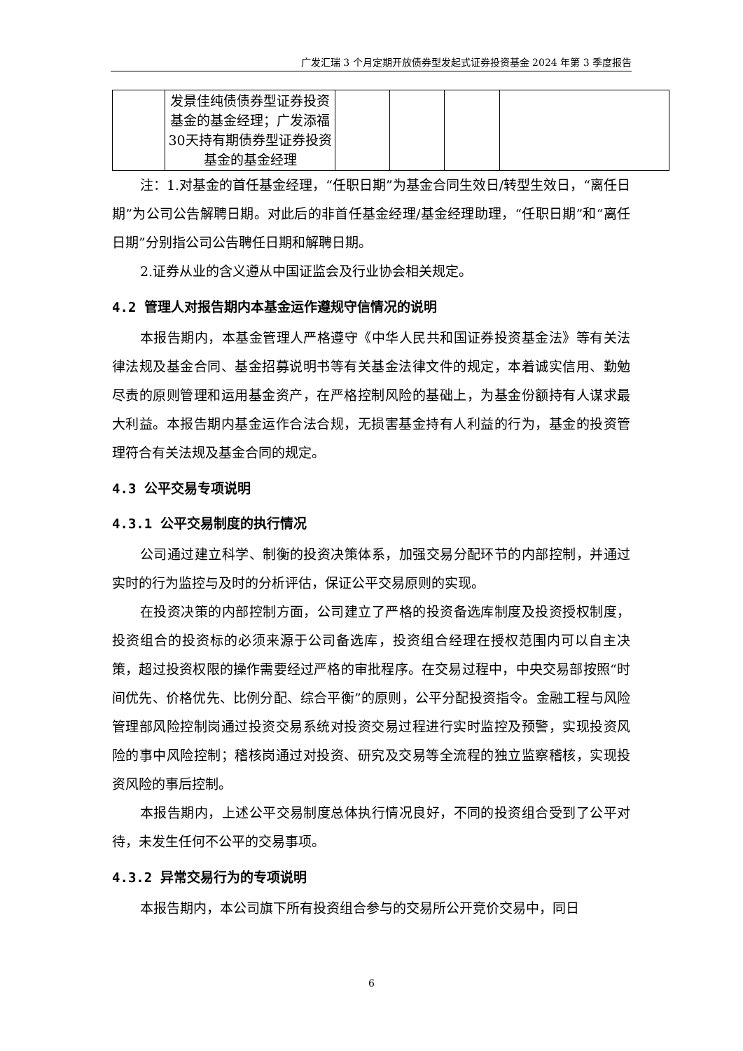广发汇瑞 3 个月定期开放债券型发起式证券投资基金 2024 年第 3 季度报告
| | 发景佳纯债债券型证券投资基金的基金经理；广发添福30天持有期债券型证券投资基金的基金经理 | | | | |
注：1.对基金的首任基金经理，“任职日期”为基金合同生效日/转型生效日，“离任日期”为公司公告解聘日期。对此后的非首任基金经理/基金经理助理，“任职日期”和“离任日期”分别指公司公告聘任日期和解聘日期。
2.证券从业的含义遵从中国证监会及行业协会相关规定。
4.2 管理人对报告期内本基金运作遵规守信情况的说明
本报告期内，本基金管理人严格遵守《中华人民共和国证券投资基金法》等有关法律法规及基金合同、基金招募说明书等有关基金法律文件的规定，本着诚实信用、勤勉尽责的原则管理和运用基金资产，在严格控制风险的基础上，为基金份额持有人谋求最大利益。本报告期内基金运作合法合规，无损害基金持有人利益的行为，基金的投资管理符合有关法规及基金合同的规定。
4.3 公平交易专项说明
4.3.1 公平交易制度的执行情况
公司通过建立科学、制衡的投资决策体系，加强交易分配环节的内部控制，并通过实时的行为监控与及时的分析评估，保证公平交易原则的实现。
在投资决策的内部控制方面，公司建立了严格的投资备选库制度及投资授权制度，投资组合的投资标的必须来源于公司备选库，投资组合经理在授权范围内可以自主决策，超过投资权限的操作需要经过严格的审批程序。在交易过程中，中央交易部按照“时间优先、价格优先、比例分配、综合平衡”的原则，公平分配投资指令。金融工程与风险管理部风险控制岗通过投资交易系统对投资交易过程进行实时监控及预警，实现投资风险的事中风险控制；稽核岗通过对投资、研究及交易等全流程的独立监察稽核，实现投资风险的事后控制。
本报告期内，上述公平交易制度总体执行情况良好，不同的投资组合受到了公平对待，未发生任何不公平的交易事项。
4.3.2 异常交易行为的专项说明
本报告期内，本公司旗下所有投资组合参与的交易所公开竞价交易中，同日
6